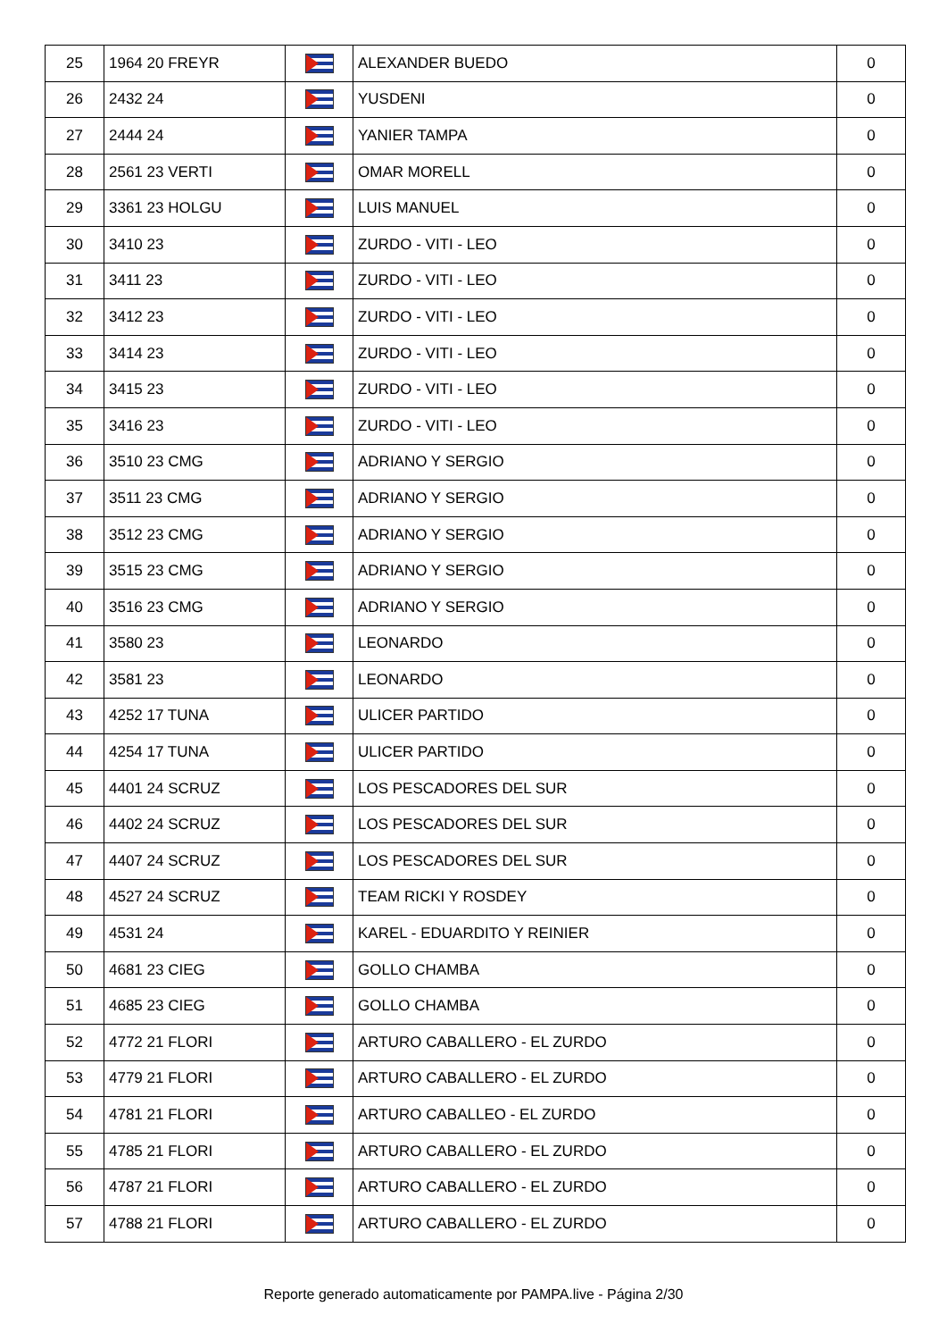| 25 | 1964 20 FREYR | | ALEXANDER BUEDO | 0 |
| 26 | 2432 24 | | YUSDENI | 0 |
| 27 | 2444 24 | | YANIER TAMPA | 0 |
| 28 | 2561 23 VERTI | | OMAR MORELL | 0 |
| 29 | 3361 23 HOLGU | | LUIS MANUEL | 0 |
| 30 | 3410 23 | | ZURDO - VITI - LEO | 0 |
| 31 | 3411 23 | | ZURDO - VITI - LEO | 0 |
| 32 | 3412 23 | | ZURDO - VITI - LEO | 0 |
| 33 | 3414 23 | | ZURDO - VITI - LEO | 0 |
| 34 | 3415 23 | | ZURDO - VITI - LEO | 0 |
| 35 | 3416 23 | | ZURDO - VITI - LEO | 0 |
| 36 | 3510 23 CMG | | ADRIANO Y SERGIO | 0 |
| 37 | 3511 23 CMG | | ADRIANO Y SERGIO | 0 |
| 38 | 3512 23 CMG | | ADRIANO Y SERGIO | 0 |
| 39 | 3515 23 CMG | | ADRIANO Y SERGIO | 0 |
| 40 | 3516 23 CMG | | ADRIANO Y SERGIO | 0 |
| 41 | 3580 23 | | LEONARDO | 0 |
| 42 | 3581 23 | | LEONARDO | 0 |
| 43 | 4252 17 TUNA | | ULICER PARTIDO | 0 |
| 44 | 4254 17 TUNA | | ULICER PARTIDO | 0 |
| 45 | 4401 24 SCRUZ | | LOS PESCADORES DEL SUR | 0 |
| 46 | 4402 24 SCRUZ | | LOS PESCADORES DEL SUR | 0 |
| 47 | 4407 24 SCRUZ | | LOS PESCADORES DEL SUR | 0 |
| 48 | 4527 24 SCRUZ | | TEAM RICKI Y ROSDEY | 0 |
| 49 | 4531 24 | | KAREL - EDUARDITO Y REINIER | 0 |
| 50 | 4681 23 CIEG | | GOLLO CHAMBA | 0 |
| 51 | 4685 23 CIEG | | GOLLO CHAMBA | 0 |
| 52 | 4772 21 FLORI | | ARTURO CABALLERO - EL ZURDO | 0 |
| 53 | 4779 21 FLORI | | ARTURO CABALLERO - EL ZURDO | 0 |
| 54 | 4781 21 FLORI | | ARTURO CABALLEO - EL ZURDO | 0 |
| 55 | 4785 21 FLORI | | ARTURO CABALLERO - EL ZURDO | 0 |
| 56 | 4787 21 FLORI | | ARTURO CABALLERO - EL ZURDO | 0 |
| 57 | 4788 21 FLORI | | ARTURO CABALLERO - EL ZURDO | 0 |
Reporte generado automaticamente por PAMPA.live - Página 2/30